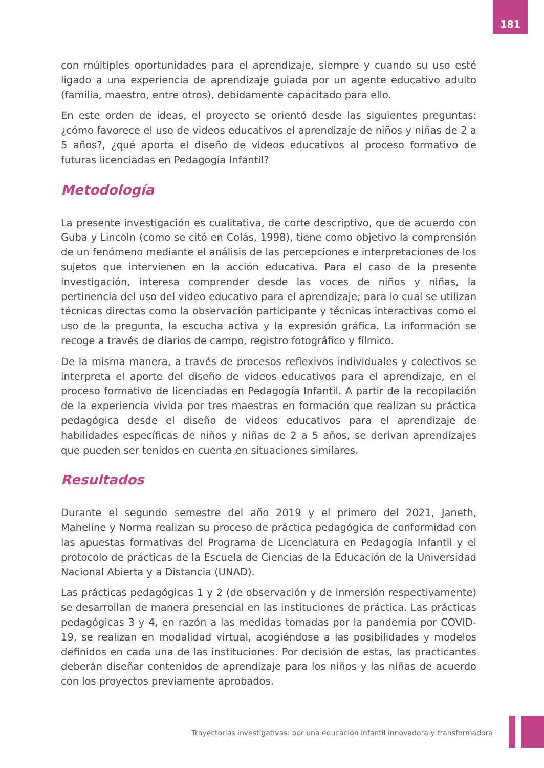181
con múltiples oportunidades para el aprendizaje, siempre y cuando su uso esté ligado a una experiencia de aprendizaje guiada por un agente educativo adulto (familia, maestro, entre otros), debidamente capacitado para ello.
En este orden de ideas, el proyecto se orientó desde las siguientes preguntas: ¿cómo favorece el uso de videos educativos el aprendizaje de niños y niñas de 2 a 5 años?, ¿qué aporta el diseño de videos educativos al proceso formativo de futuras licenciadas en Pedagogía Infantil?
Metodología
La presente investigación es cualitativa, de corte descriptivo, que de acuerdo con Guba y Lincoln (como se citó en Colás, 1998), tiene como objetivo la comprensión de un fenómeno mediante el análisis de las percepciones e interpretaciones de los sujetos que intervienen en la acción educativa. Para el caso de la presente investigación, interesa comprender desde las voces de niños y niñas, la pertinencia del uso del video educativo para el aprendizaje; para lo cual se utilizan técnicas directas como la observación participante y técnicas interactivas como el uso de la pregunta, la escucha activa y la expresión gráfica. La información se recoge a través de diarios de campo, registro fotográfico y fílmico.
De la misma manera, a través de procesos reflexivos individuales y colectivos se interpreta el aporte del diseño de videos educativos para el aprendizaje, en el proceso formativo de licenciadas en Pedagogía Infantil. A partir de la recopilación de la experiencia vivida por tres maestras en formación que realizan su práctica pedagógica desde el diseño de videos educativos para el aprendizaje de habilidades específicas de niños y niñas de 2 a 5 años, se derivan aprendizajes que pueden ser tenidos en cuenta en situaciones similares.
Resultados
Durante el segundo semestre del año 2019 y el primero del 2021, Janeth, Maheline y Norma realizan su proceso de práctica pedagógica de conformidad con las apuestas formativas del Programa de Licenciatura en Pedagogía Infantil y el protocolo de prácticas de la Escuela de Ciencias de la Educación de la Universidad Nacional Abierta y a Distancia (UNAD).
Las prácticas pedagógicas 1 y 2 (de observación y de inmersión respectivamente) se desarrollan de manera presencial en las instituciones de práctica. Las prácticas pedagógicas 3 y 4, en razón a las medidas tomadas por la pandemia por COVID-19, se realizan en modalidad virtual, acogiéndose a las posibilidades y modelos definidos en cada una de las instituciones. Por decisión de estas, las practicantes deberán diseñar contenidos de aprendizaje para los niños y las niñas de acuerdo con los proyectos previamente aprobados.
Trayectorias investigativas: por una educación infantil innovadora y transformadora